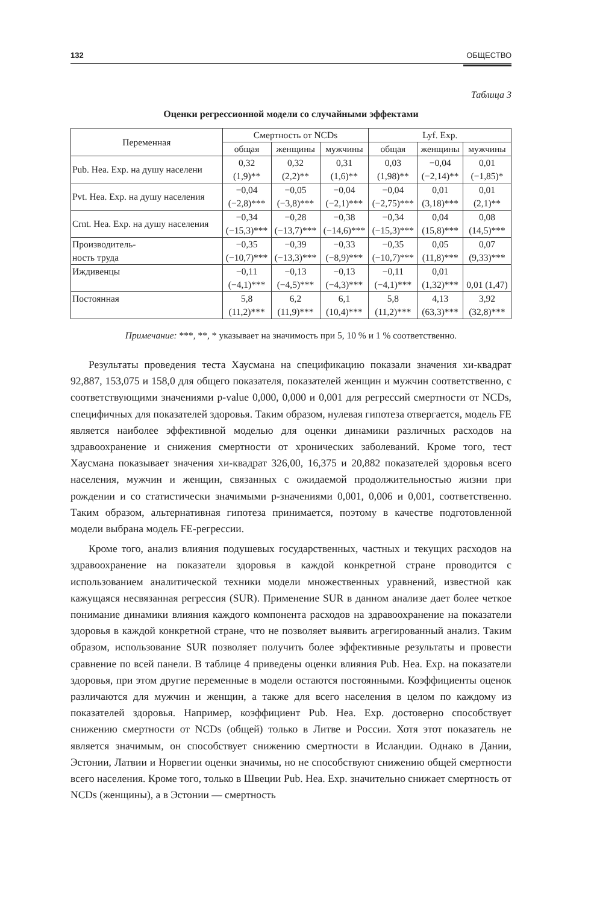132 ОБЩЕСТВО
Таблица 3
Оценки регрессионной модели со случайными эффектами
| Переменная | Смертность от NCDs | | | Lyf. Exp. | | |
| --- | --- | --- | --- | --- | --- | --- |
| | общая | женщины | мужчины | общая | женщины | мужчины |
| Pub. Hea. Exp. на душу населени | 0,32 (1,9)** | 0,32 (2,2)** | 0,31 (1,6)** | 0,03 (1,98)** | −0,04 (−2,14)** | 0,01 (−1,85)* |
| Pvt. Hea. Exp. на душу населения | −0,04 (−2,8)*** | −0,05 (−3,8)*** | −0,04 (−2,1)*** | −0,04 (−2,75)*** | 0,01 (3,18)*** | 0,01 (2,1)** |
| Crnt. Hea. Exp. на душу населения | −0,34 (−15,3)*** | −0,28 (−13,7)*** | −0,38 (−14,6)*** | −0,34 (−15,3)*** | 0,04 (15,8)*** | 0,08 (14,5)*** |
| Производитель- ность труда | −0,35 (−10,7)*** | −0,39 (−13,3)*** | −0,33 (−8,9)*** | −0,35 (−10,7)*** | 0,05 (11,8)*** | 0,07 (9,33)*** |
| Иждивенцы | −0,11 (−4,1)*** | −0,13 (−4,5)*** | −0,13 (−4,3)*** | −0,11 (−4,1)*** | 0,01 (1,32)*** | 0,01 (1,47) |
| Постоянная | 5,8 (11,2)*** | 6,2 (11,9)*** | 6,1 (10,4)*** | 5,8 (11,2)*** | 4,13 (63,3)*** | 3,92 (32,8)*** |
Примечание: ***, **, * указывает на значимость при 5, 10 % и 1 % соответственно.
Результаты проведения теста Хаусмана на спецификацию показали значения хи-квадрат 92,887, 153,075 и 158,0 для общего показателя, показателей женщин и мужчин соответственно, с соответствующими значениями p-value 0,000, 0,000 и 0,001 для регрессий смертности от NCDs, специфичных для показателей здоровья. Таким образом, нулевая гипотеза отвергается, модель FE является наиболее эффективной моделью для оценки динамики различных расходов на здравоохранение и снижения смертности от хронических заболеваний. Кроме того, тест Хаусмана показывает значения хи-квадрат 326,00, 16,375 и 20,882 показателей здоровья всего населения, мужчин и женщин, связанных с ожидаемой продолжительностью жизни при рождении и со статистически значимыми p-значениями 0,001, 0,006 и 0,001, соответственно. Таким образом, альтернативная гипотеза принимается, поэтому в качестве подготовленной модели выбрана модель FE-регрессии.
Кроме того, анализ влияния подушевых государственных, частных и текущих расходов на здравоохранение на показатели здоровья в каждой конкретной стране проводится с использованием аналитической техники модели множественных уравнений, известной как кажущаяся несвязанная регрессия (SUR). Применение SUR в данном анализе дает более четкое понимание динамики влияния каждого компонента расходов на здравоохранение на показатели здоровья в каждой конкретной стране, что не позволяет выявить агрегированный анализ. Таким образом, использование SUR позволяет получить более эффективные результаты и провести сравнение по всей панели. В таблице 4 приведены оценки влияния Pub. Hea. Exp. на показатели здоровья, при этом другие переменные в модели остаются постоянными. Коэффициенты оценок различаются для мужчин и женщин, а также для всего населения в целом по каждому из показателей здоровья. Например, коэффициент Pub. Hea. Exp. достоверно способствует снижению смертности от NCDs (общей) только в Литве и России. Хотя этот показатель не является значимым, он способствует снижению смертности в Исландии. Однако в Дании, Эстонии, Латвии и Норвегии оценки значимы, но не способствуют снижению общей смертности всего населения. Кроме того, только в Швеции Pub. Hea. Exp. значительно снижает смертность от NCDs (женщины), а в Эстонии — смертность